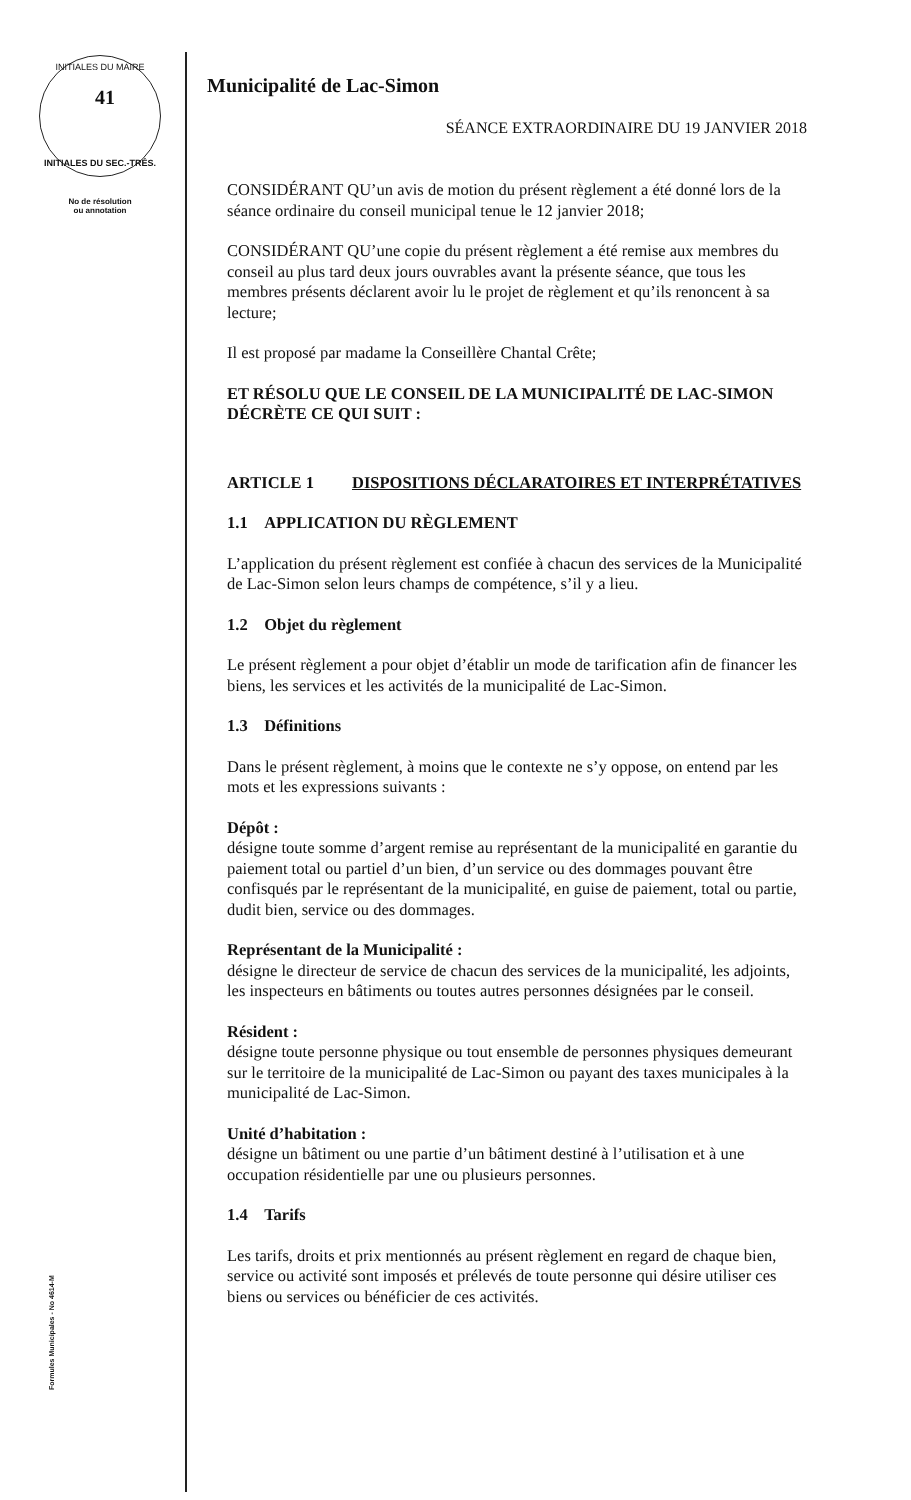INITIALES DU MAIRE
41
INITIALES DU SEC.-TRÉS.
No de résolution
ou annotation
Formules Municipales - No 4614-M
Municipalité de Lac-Simon
SÉANCE EXTRAORDINAIRE DU 19 JANVIER 2018
CONSIDÉRANT QU’un avis de motion du présent règlement a été donné lors de la séance ordinaire du conseil municipal tenue le 12 janvier 2018;
CONSIDÉRANT QU’une copie du présent règlement a été remise aux membres du conseil au plus tard deux jours ouvrables avant la présente séance, que tous les membres présents déclarent avoir lu le projet de règlement et qu’ils renoncent à sa lecture;
Il est proposé par madame la Conseillère Chantal Crête;
ET RÉSOLU QUE LE CONSEIL DE LA MUNICIPALITÉ DE LAC-SIMON DÉCRÈTE CE QUI SUIT :
ARTICLE 1 DISPOSITIONS DÉCLARATOIRES ET INTERPRÉTATIVES
1.1 APPLICATION DU RÈGLEMENT
L’application du présent règlement est confiée à chacun des services de la Municipalité de Lac-Simon selon leurs champs de compétence, s’il y a lieu.
1.2 Objet du règlement
Le présent règlement a pour objet d’établir un mode de tarification afin de financer les biens, les services et les activités de la municipalité de Lac-Simon.
1.3 Définitions
Dans le présent règlement, à moins que le contexte ne s’y oppose, on entend par les mots et les expressions suivants :
Dépôt :
désigne toute somme d’argent remise au représentant de la municipalité en garantie du paiement total ou partiel d’un bien, d’un service ou des dommages pouvant être confisqués par le représentant de la municipalité, en guise de paiement, total ou partie, dudit bien, service ou des dommages.
Représentant de la Municipalité :
désigne le directeur de service de chacun des services de la municipalité, les adjoints, les inspecteurs en bâtiments ou toutes autres personnes désignées par le conseil.
Résident :
désigne toute personne physique ou tout ensemble de personnes physiques demeurant sur le territoire de la municipalité de Lac-Simon ou payant des taxes municipales à la municipalité de Lac-Simon.
Unité d’habitation :
désigne un bâtiment ou une partie d’un bâtiment destiné à l’utilisation et à une occupation résidentielle par une ou plusieurs personnes.
1.4 Tarifs
Les tarifs, droits et prix mentionnés au présent règlement en regard de chaque bien, service ou activité sont imposés et prélevés de toute personne qui désire utiliser ces biens ou services ou bénéficier de ces activités.